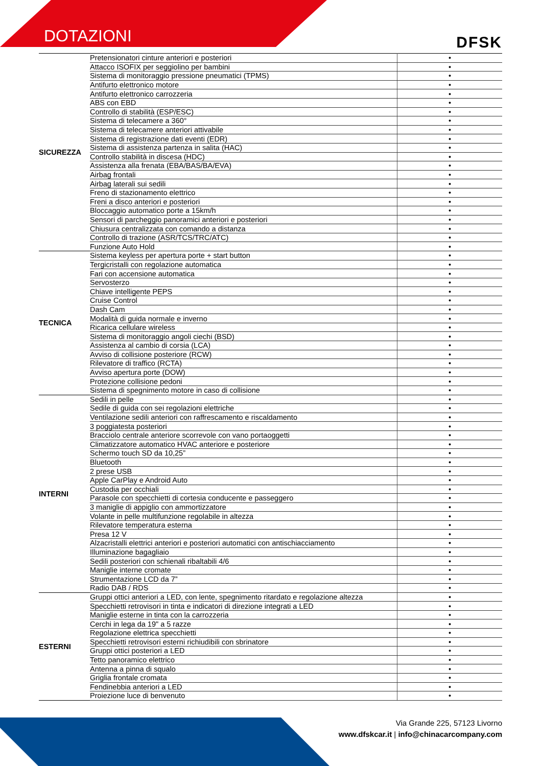DOTAZIONI
DFSK
| SICUREZZA | Pretensionatori cinture anteriori e posteriori | • |
| | Attacco ISOFIX per seggiolino per bambini | • |
| | Sistema di monitoraggio pressione pneumatici (TPMS) | • |
| | Antifurto elettronico motore | • |
| | Antifurto elettronico carrozzeria | • |
| | ABS con EBD | • |
| | Controllo di stabilità (ESP/ESC) | • |
| | Sistema di telecamere a 360° | • |
| | Sistema di telecamere anteriori attivabile | • |
| | Sistema di registrazione dati eventi (EDR) | • |
| | Sistema di assistenza partenza in salita (HAC) | • |
| | Controllo stabilità in discesa (HDC) | • |
| | Assistenza alla frenata (EBA/BAS/BA/EVA) | • |
| | Airbag frontali | • |
| | Airbag laterali sui sedili | • |
| | Freno di stazionamento elettrico | • |
| | Freni a disco anteriori e posteriori | • |
| | Bloccaggio automatico porte a 15km/h | • |
| | Sensori di parcheggio panoramici anteriori e posteriori | • |
| | Chiusura centralizzata con comando a distanza | • |
| | Controllo di trazione (ASR/TCS/TRC/ATC) | • |
| | Funzione Auto Hold | • |
| TECNICA | Sistema keyless per apertura porte + start button | • |
| | Tergicristalli con regolazione automatica | • |
| | Fari con accensione automatica | • |
| | Servosterzo | • |
| | Chiave intelligente PEPS | • |
| | Cruise Control | • |
| | Dash Cam | • |
| | Modalità di guida normale e inverno | • |
| | Ricarica cellulare wireless | • |
| | Sistema di monitoraggio angoli ciechi (BSD) | • |
| | Assistenza al cambio di corsia (LCA) | • |
| | Avviso di collisione posteriore (RCW) | • |
| | Rilevatore di traffico (RCTA) | • |
| | Avviso apertura porte (DOW) | • |
| | Protezione collisione pedoni | • |
| | Sistema di spegnimento motore in caso di collisione | • |
| INTERNI | Sedili in pelle | • |
| | Sedile di guida con sei regolazioni elettriche | • |
| | Ventilazione sedili anteriori con raffrescamento e riscaldamento | • |
| | 3 poggiatesta posteriori | • |
| | Bracciolo centrale anteriore scorrevole con vano portaoggetti | • |
| | Climatizzatore automatico HVAC anteriore e posteriore | • |
| | Schermo touch SD da 10,25” | • |
| | Bluetooth | • |
| | 2 prese USB | • |
| | Apple CarPlay e Android Auto | • |
| | Custodia per occhiali | • |
| | Parasole con specchietti di cortesia conducente e passeggero | • |
| | 3 maniglie di appiglio con ammortizzatore | • |
| | Volante in pelle multifunzione regolabile in altezza | • |
| | Rilevatore temperatura esterna | • |
| | Presa 12 V | • |
| | Alzacristalli elettrici anteriori e posteriori automatici con antischiacciamento | • |
| | Illuminazione bagagliaio | • |
| | Sedili posteriori con schienali ribaltabili 4/6 | • |
| | Maniglie interne cromate | • |
| | Strumentazione LCD da 7” | • |
| | Radio DAB / RDS | • |
| ESTERNI | Gruppi ottici anteriori a LED, con lente, spegnimento ritardato e regolazione altezza | • |
| | Specchietti retrovisori in tinta e indicatori di direzione integrati a LED | • |
| | Maniglie esterne in tinta con la carrozzeria | • |
| | Cerchi in lega da 19" a 5 razze | • |
| | Regolazione elettrica specchietti | • |
| | Specchietti retrovisori esterni richiudibili con sbrinatore | • |
| | Gruppi ottici posteriori a LED | • |
| | Tetto panoramico elettrico | • |
| | Antenna a pinna di squalo | • |
| | Griglia frontale cromata | • |
| | Fendinebbia anteriori a LED | • |
| | Proiezione luce di benvenuto | • |
Via Grande 225, 57123 Livorno
www.dfskcar.it | info@chinacarcompany.com